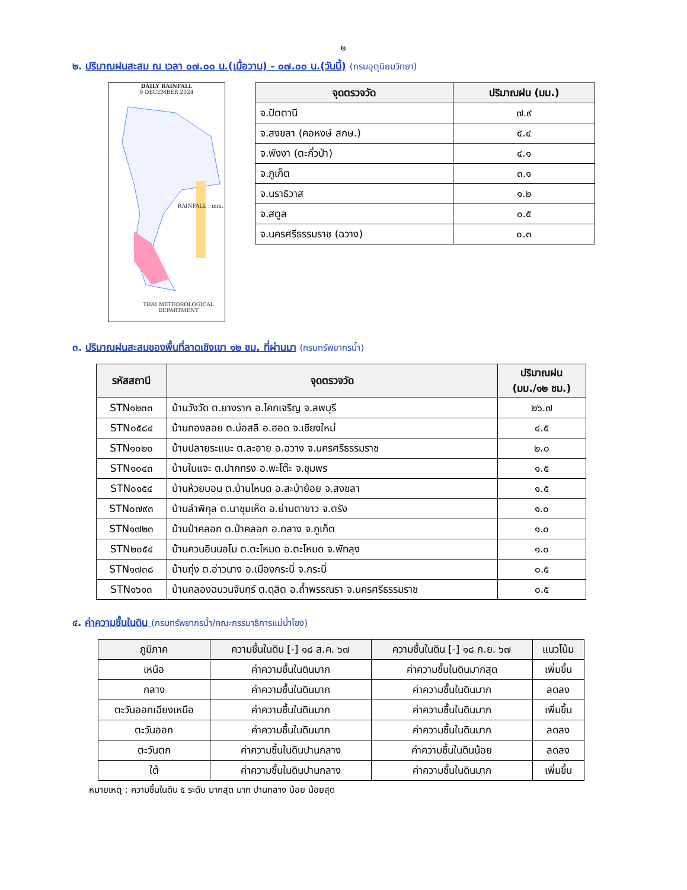๒
๒. ปริมาณฝนสะสม ณ เวลา ๐๗.๐๐ น.(เมื่อวาน) - ๐๗.๐๐ น.(วันนี้) (กรมอุตุนิยมวิทยา)
DAILY RAINFALL
9 DECEMBER 2024
THAI METEOROLOGICAL DEPARTMENT
RAINFALL : mm.
| จุดตรวจวัด | ปริมาณฝน (มม.) |
| --- | --- |
| จ.ปัตตานี | ๗.๙ |
| จ.สงขลา (คอหงษ์ สกษ.) | ๕.๔ |
| จ.พังงา (ตะกั่วป่า) | ๔.๑ |
| จ.ภูเก็ต | ๓.๑ |
| จ.นราธิวาส | ๑.๒ |
| จ.สตูล | ๐.๕ |
| จ.นครศรีธรรมราช (ฉวาง) | ๐.๓ |
๓. ปริมาณฝนสะสมของพื้นที่ลาดเชิงเขา ๑๒ ชม. ที่ผ่านมา (กรมทรัพยากรน้ำ)
| รหัสสถานี | จุดตรวจวัด | ปริมาณฝน (มม./๑๒ ชม.) |
| --- | --- | --- |
| STN๑๒๓๓ | บ้านวังวัด ต.ยางราก อ.โคกเจริญ จ.ลพบุรี | ๒๖.๗ |
| STN๐๕๘๔ | บ้านกองลอย ต.บ่อสลี อ.ฮอด จ.เชียงใหม่ | ๔.๕ |
| STN๑๐๒๐ | บ้านปลายระแนะ ต.ละอาย อ.ฉวาง จ.นครศรีธรรมราช | ๒.๐ |
| STN๑๐๔๓ | บ้านในแจะ ต.ปากทรง อ.พะโต๊ะ จ.ชุมพร | ๑.๕ |
| STN๐๑๕๔ | บ้านห้วยบอน ต.บ้านโหนด อ.สะบ้าย้อย จ.สงขลา | ๑.๕ |
| STN๐๗๙๓ | บ้านลำพิกุล ต.นาชุมเห็ด อ.ย่านตาขาว จ.ตรัง | ๑.๐ |
| STN๑๗๒๓ | บ้านป่าคลอก ต.ป่าคลอก อ.ถลาง จ.ภูเก็ต | ๑.๐ |
| STN๒๐๕๔ | บ้านควนอินนอโม ต.ตะโหมด อ.ตะโหมด จ.พัทลุง | ๑.๐ |
| STN๑๗๓๘ | บ้านทุ่ง ต.อ่าวนาง อ.เมืองกระบี่ จ.กระบี่ | ๐.๕ |
| STN๑๖๑๓ | บ้านคลองฉนวนจันทร์ ต.ดุสิต อ.ถ้ำพรรณรา จ.นครศรีธรรมราช | ๐.๕ |
๔. ค่าความชื้นในดิน (กรมทรัพยากรน้ำ/คณะกรรมาธิการแม่น้ำโขง)
| ภูมิภาค | ความชื้นในดิน [-] ๑๘ ส.ค. ๖๗ | ความชื้นในดิน [-] ๑๘ ก.ย. ๖๗ | แนวโน้ม |
| --- | --- | --- | --- |
| เหนือ | ค่าความชื้นในดินมาก | ค่าความชื้นในดินมากสุด | เพิ่มขึ้น |
| กลาง | ค่าความชื้นในดินมาก | ค่าความชื้นในดินมาก | ลดลง |
| ตะวันออกเฉียงเหนือ | ค่าความชื้นในดินมาก | ค่าความชื้นในดินมาก | เพิ่มขึ้น |
| ตะวันออก | ค่าความชื้นในดินมาก | ค่าความชื้นในดินมาก | ลดลง |
| ตะวันตก | ค่าความชื้นในดินปานกลาง | ค่าความชื้นในดินน้อย | ลดลง |
| ใต้ | ค่าความชื้นในดินปานกลาง | ค่าความชื้นในดินมาก | เพิ่มขึ้น |
หมายเหตุ : ความชื้นในดิน ๕ ระดับ มากสุด มาก ปานกลาง น้อย น้อยสุด